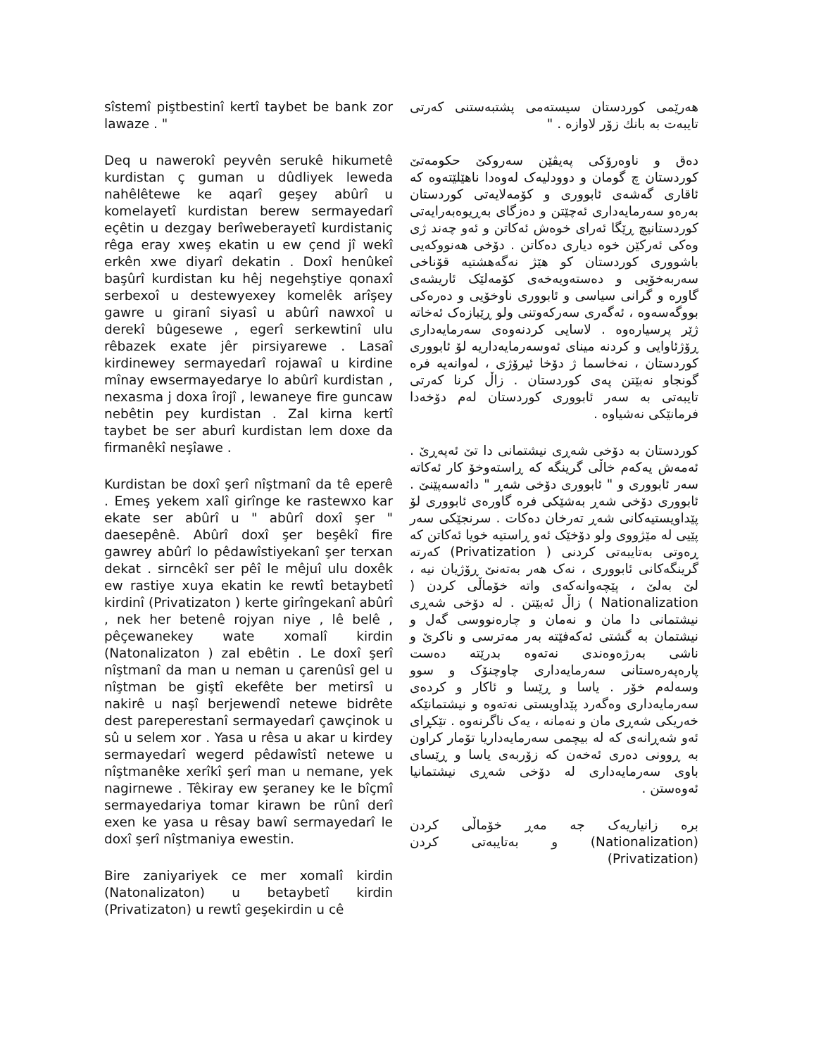sîstemî piştbestinî kertî taybet be bank zor lawaze . "
Deq u nawerokî peyvên serukê hikumetê kurdistan ç guman u dûdliyek leweda nahêlêtewe ke aqarî geşey abûrî u komelayetî kurdistan berew sermayedarî eçêtin u dezgay berîweberayetî kurdistaniç rêga eray xweş ekatin u ew çend jî wekî erkên xwe diyarî dekatin . Doxî henûkeî başûrî kurdistan ku hêj negehştiye qonaxî serbexoî u destewyexey komelêk arîşey gawre u giranî siyasî u abûrî nawxoî u derekî bûgesewe , egerî serkewtinî ulu rêbazek exate jêr pirsiyarewe . Lasaî kirdinewey sermayedarî rojawaî u kirdine mînay ewsermayedarye lo abûrî kurdistan , nexasma j doxa îrojî , lewaneye fire guncaw nebêtin pey kurdistan . Zal kirna kertî taybet be ser aburî kurdistan lem doxe da firmanêkî neşîawe .
Kurdistan be doxî şerî nîştmanî da tê eperê . Emeş yekem xalî girînge ke rastewxo kar ekate ser abûrî u " abûrî doxî şer " daesepênê. Abûrî doxî şer beşêkî fire gawrey abûrî lo pêdawîstiyekanî şer terxan dekat . sirncêkî ser pêî le mêjuî ulu doxêk ew rastiye xuya ekatin ke rewtî betaybetî kirdinî (Privatizaton ) kerte girîngekanî abûrî , nek her betenê rojyan niye , lê belê , pêçewanekey wate xomalî kirdin (Natonalizaton ) zal ebêtin . Le doxî şerî nîştmanî da man u neman u çarenûsî gel u nîştman be giştî ekefête ber metirsî u nakirê u naşî berjewendî netewe bidrête dest pareperestanî sermayedarî çawçinok u sû u selem xor . Yasa u rêsa u akar u kirdey sermayedarî wegerd pêdawîstî netewe u nîştmanêke xerîkî şerî man u nemane, yek nagirnewe . Têkiray ew şeraney ke le bîçmî sermayedariya tomar kirawn be rûnî derî exen ke yasa u rêsay bawî sermayedarî le doxî şerî nîştmaniya ewestin.
Bire zaniyariyek ce mer xomalî kirdin (Natonalizaton) u betaybetî kirdin (Privatizaton) u rewtî geşekirdin u cê
هەرێمی کوردستان سیستەمی پشتبەستنی کەرتی تایبەت بە بانك زۆر لاوازە . "
دەق و ناوەرۆکی پەیڤێن سەروکێ حکومەتێ کوردستان چ گومان و دوودلیەک لەوەدا ناهێلێتەوە کە ئاقاری گەشەی ئابووری و کۆمەلایەتی کوردستان بەرەو سەرمایەداری ئەچێتن و دەزگای بەڕیوەبەرایەتی کوردستانیچ ڕێگا ئەرای خوەش ئەکاتن و ئەو چەند ژی وەکی ئەرکێن خوە دیاری دەکاتن . دۆخی هەنووکەیی باشووری کوردستان کو هێژ نەگەهشتیە قۆناخی سەربەخۆیی و دەستەویەخەی کۆمەلێک ئاریشەی گاورە و گرانی سیاسی و ئابووری ناوخۆیی و دەرەکی بووگەسەوە ، ئەگەری سەرکەوتنی ولو ڕێبازەک ئەخاتە ژێر پرسیارەوە . لاسایی کردنەوەی سەرمایەداری ڕۆژئاوایی و کردنە مینای ئەوسەرمایەداریە لۆ ئابووری کوردستان ، نەخاسما ژ دۆخا ئیرۆژی ، لەوانەیە فرە گونجاو نەبێتن پەی کوردستان . زاڵ کرنا کەرتی تایبەتی بە سەر ئابووری کوردستان لەم دۆخەدا فرمانێکی نەشیاوە .
کوردستان بە دۆخی شەڕی نیشتمانی دا تێ ئەپەڕێ . ئەمەش یەکەم خاڵی گرینگە کە ڕاستەوخۆ کار ئەکاتە سەر ئابووری و " ئابووری دۆخی شەڕ " دائەسەپێنێ . ئابووری دۆخی شەڕ بەشێکی فرە گاورەی ئابووری لۆ پێداویستیەکانی شەڕ تەرخان دەکات . سرنجێکی سەر پێیی لە مێژووی ولو دۆخێک ئەو ڕاستیە خویا ئەکاتن کە ڕەوتی بەتایبەتی کردنی ( Privatization) کەرتە گرینگەکانی ئابووری ، نەک هەر بەتەنێ ڕۆژیان نیە ، لێ بەلێ ، پێچەوانەکەی واتە خۆماڵی کردن ( Nationalization ) زاڵ ئەبێتن . لە دۆخی شەڕی نیشتمانی دا مان و نەمان و چارەنووسی گەل و نیشتمان بە گشتی ئەکەفێتە بەر مەترسی و ناکرێ و ناشی بەرژەوەندی نەتەوە بدرێتە دەست پارەپەرەستانی سەرمایەداری چاوچنۆک و سوو وسەلەم خۆر . یاسا و ڕێسا و ئاکار و کردەی سەرمایەداری وەگەرد پێداویستی نەتەوە و نیشتمانێکە خەریکی شەڕی مان و نەمانە ، یەک ناگرنەوە . تێکڕای ئەو شەڕانەی کە لە بیچمی سەرمایەداریا تۆمار کراون بە ڕوونی دەری ئەخەن کە زۆربەی یاسا و ڕێسای باوی سەرمایەداری لە دۆخی شەڕی نیشتمانیا ئەوەستن .
برە زانیاریەک جە مەڕ خۆماڵی کردن (Nationalization) و بەتایبەتی کردن (Privatization)